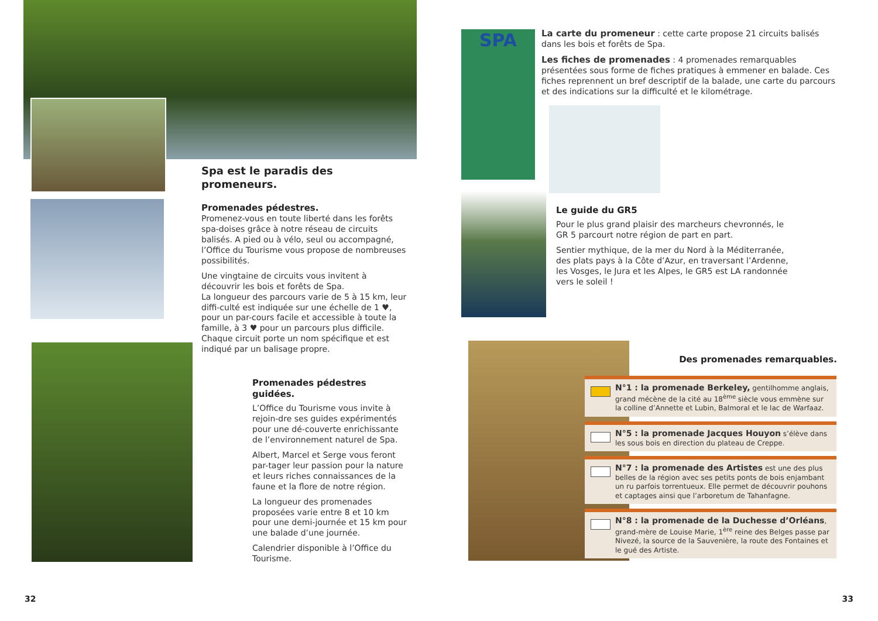Spa est le paradis des promeneurs.
Promenades pédestres.
Promenez-vous en toute liberté dans les forêts spa-doises grâce à notre réseau de circuits balisés. A pied ou à vélo, seul ou accompagné, l’Office du Tourisme vous propose de nombreuses possibilités.
Une vingtaine de circuits vous invitent à découvrir les bois et forêts de Spa.
La longueur des parcours varie de 5 à 15 km, leur diffi-culté est indiquée sur une échelle de 1 ♥, pour un par-cours facile et accessible à toute la famille, à 3 ♥ pour un parcours plus difficile. Chaque circuit porte un nom spécifique et est indiqué par un balisage propre.
Promenades pédestres guidées.
L’Office du Tourisme vous invite à rejoin-dre ses guides expérimentés pour une dé-couverte enrichissante de l’environnement naturel de Spa.
Albert, Marcel et Serge vous feront par-tager leur passion pour la nature et leurs riches connaissances de la faune et la flore de notre région.
La longueur des promenades proposées varie entre 8 et 10 km pour une demi-journée et 15 km pour une balade d’une journée.
Calendrier disponible à l’Office du Tourisme.
32
SPA
La carte du promeneur : cette carte propose 21 circuits balisés dans les bois et forêts de Spa.
Les fiches de promenades : 4 promenades remarquables présentées sous forme de fiches pratiques à emmener en balade. Ces fiches reprennent un bref descriptif de la balade, une carte du parcours et des indications sur la difficulté et le kilométrage.
Le guide du GR5
Pour le plus grand plaisir des marcheurs chevronnés, le GR 5 parcourt notre région de part en part.
Sentier mythique, de la mer du Nord à la Méditerranée, des plats pays à la Côte d’Azur, en traversant l’Ardenne, les Vosges, le Jura et les Alpes, le GR5 est LA randonnée vers le soleil !
Des promenades remarquables.
N°1 : la promenade Berkeley, gentilhomme anglais, grand mécène de la cité au 18<sup>ème</sup> siècle vous emmène sur la colline d’Annette et Lubin, Balmoral et le lac de Warfaaz.
N°5 : la promenade Jacques Houyon s’élève dans les sous bois en direction du plateau de Creppe.
N°7 : la promenade des Artistes est une des plus belles de la région avec ses petits ponts de bois enjambant un ru parfois torrentueux. Elle permet de découvrir pouhons et captages ainsi que l’arboretum de Tahanfagne.
N°8 : la promenade de la Duchesse d’Orléans, grand-mère de Louise Marie, 1<sup>ère</sup> reine des Belges passe par Nivezé, la source de la Sauvenière, la route des Fontaines et le gué des Artiste.
33